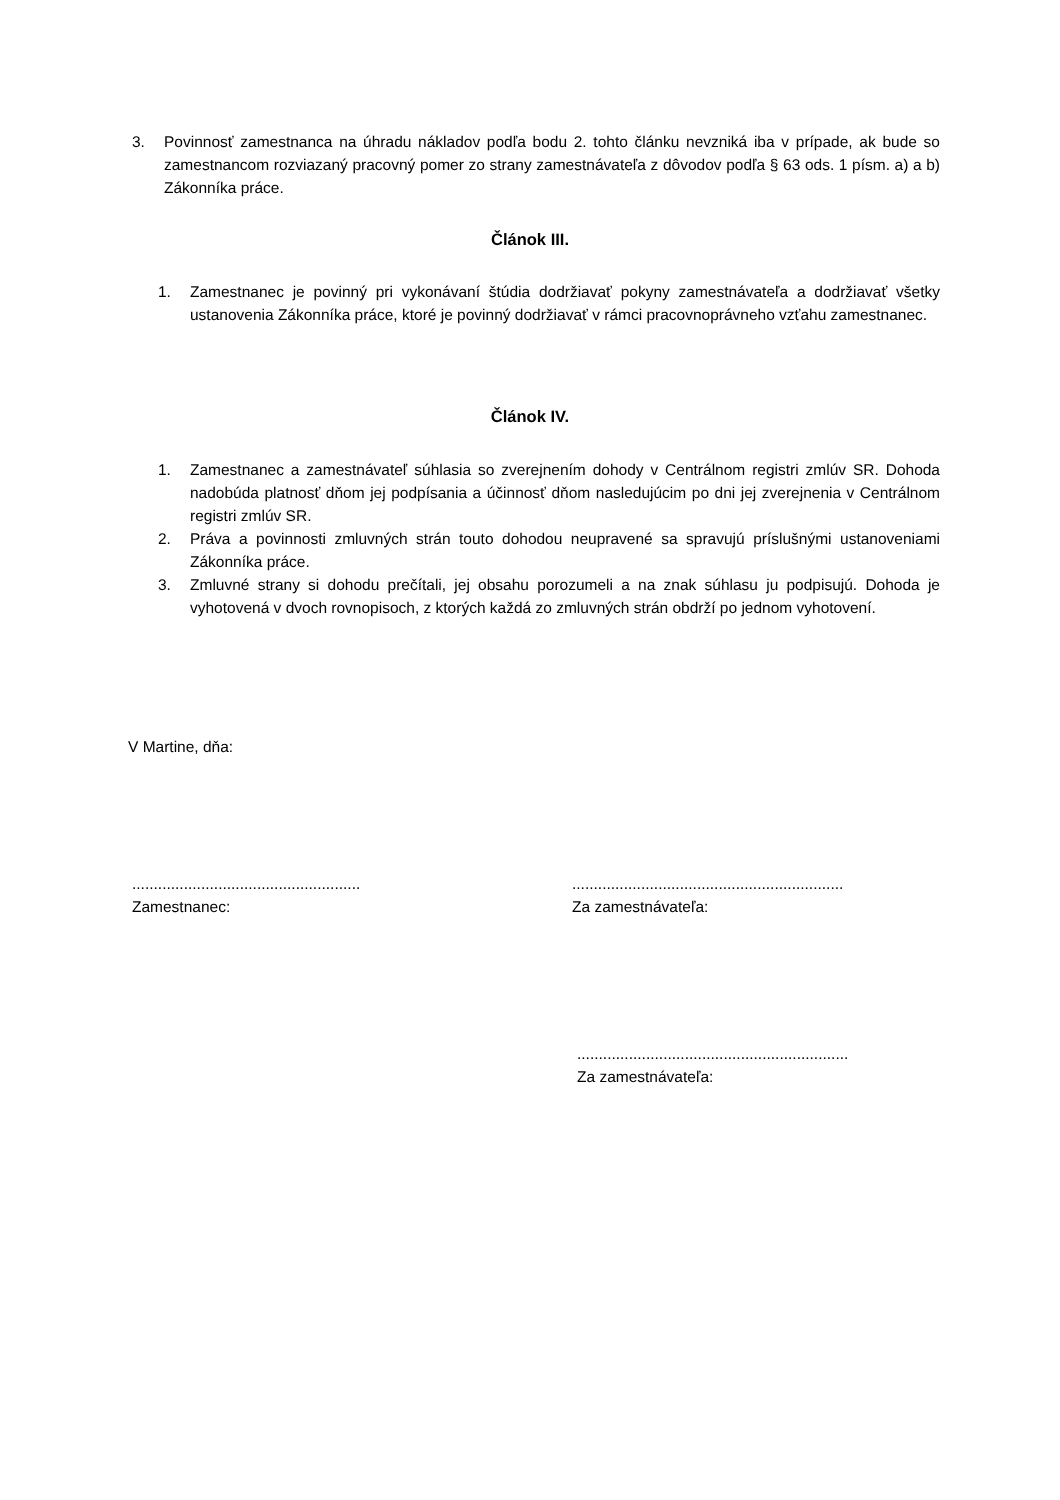3. Povinnosť zamestnanca na úhradu nákladov podľa bodu 2. tohto článku nevzniká iba v prípade, ak bude so zamestnancom rozviazaný pracovný pomer zo strany zamestnávateľa z dôvodov podľa § 63 ods. 1 písm. a) a b) Zákonníka práce.
Článok III.
1. Zamestnanec je povinný pri vykonávaní štúdia dodržiavať pokyny zamestnávateľa a dodržiavať všetky ustanovenia Zákonníka práce, ktoré je povinný dodržiavať v rámci pracovnoprávneho vzťahu zamestnanec.
Článok IV.
1. Zamestnanec a zamestnávateľ súhlasia so zverejnením dohody v Centrálnom registri zmlúv SR. Dohoda nadobúda platnosť dňom jej podpísania a účinnosť dňom nasledujúcim po dni jej zverejnenia v Centrálnom registri zmlúv SR.
2. Práva a povinnosti zmluvných strán touto dohodou neupravené sa spravujú príslušnými ustanoveniami Zákonníka práce.
3. Zmluvné strany si dohodu prečítali, jej obsahu porozumeli a na znak súhlasu ju podpisujú. Dohoda je vyhotovená v dvoch rovnopisoch, z ktorých každá zo zmluvných strán obdrží po jednom vyhotovení.
V Martine, dňa:
.....................................................
Zamestnanec:
...............................................................
Za zamestnávateľa:
...............................................................
Za zamestnávateľa: